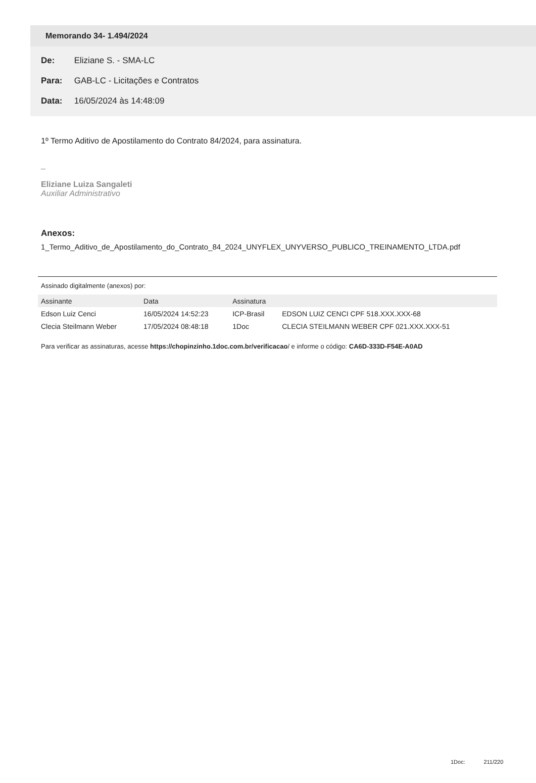Memorando 34- 1.494/2024
De: Eliziane S. - SMA-LC
Para: GAB-LC - Licitações e Contratos
Data: 16/05/2024 às 14:48:09
1º Termo Aditivo de Apostilamento do Contrato 84/2024, para assinatura.
_
Eliziane Luiza Sangaleti
Auxiliar Administrativo
Anexos:
1_Termo_Aditivo_de_Apostilamento_do_Contrato_84_2024_UNYFLEX_UNYVERSO_PUBLICO_TREINAMENTO_LTDA.pdf
Assinado digitalmente (anexos) por:
| Assinante | Data | Assinatura | |
| --- | --- | --- | --- |
| Edson Luiz Cenci | 16/05/2024 14:52:23 | ICP-Brasil | EDSON LUIZ CENCI CPF 518.XXX.XXX-68 |
| Clecia Steilmann Weber | 17/05/2024 08:48:18 | 1Doc | CLECIA STEILMANN WEBER CPF 021.XXX.XXX-51 |
Para verificar as assinaturas, acesse https://chopinzinho.1doc.com.br/verificacao/ e informe o código: CA6D-333D-F54E-A0AD
1Doc: 211/220